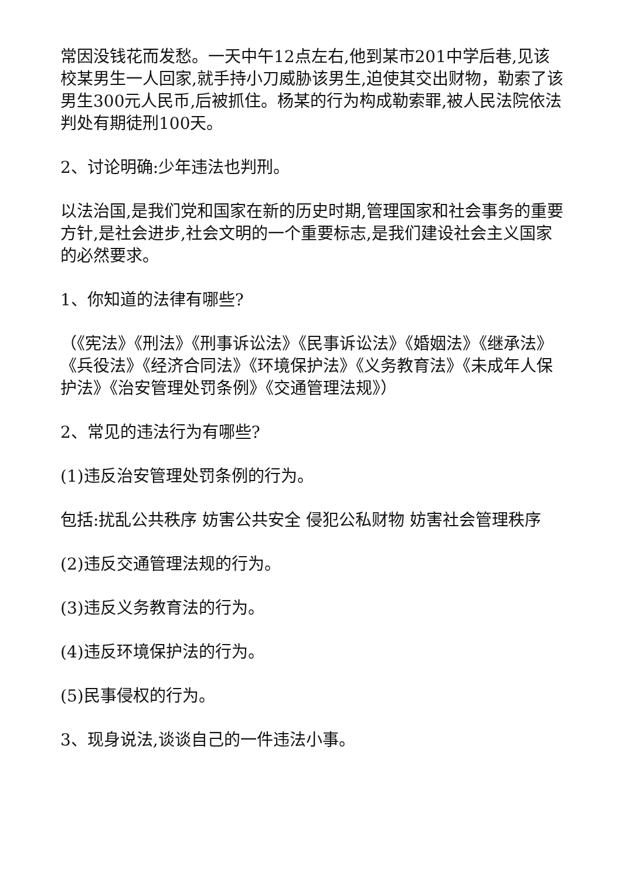常因没钱花而发愁。一天中午12点左右,他到某市201中学后巷,见该校某男生一人回家,就手持小刀威胁该男生,迫使其交出财物，勒索了该男生300元人民币,后被抓住。杨某的行为构成勒索罪,被人民法院依法判处有期徒刑100天。
2、讨论明确:少年违法也判刑。
以法治国,是我们党和国家在新的历史时期,管理国家和社会事务的重要方针,是社会进步,社会文明的一个重要标志,是我们建设社会主义国家的必然要求。
1、你知道的法律有哪些?
（《宪法》《刑法》《刑事诉讼法》《民事诉讼法》《婚姻法》《继承法》《兵役法》《经济合同法》《环境保护法》《义务教育法》《未成年人保护法》《治安管理处罚条例》《交通管理法规》）
2、常见的违法行为有哪些?
(1)违反治安管理处罚条例的行为。
包括:扰乱公共秩序 妨害公共安全 侵犯公私财物 妨害社会管理秩序
(2)违反交通管理法规的行为。
(3)违反义务教育法的行为。
(4)违反环境保护法的行为。
(5)民事侵权的行为。
3、现身说法,谈谈自己的一件违法小事。